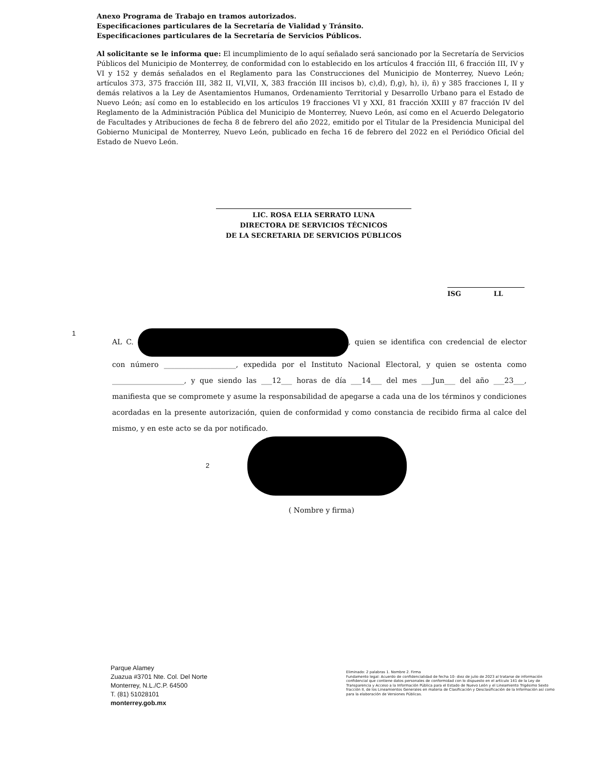Anexo Programa de Trabajo en tramos autorizados.
Especificaciones particulares de la Secretaría de Vialidad y Tránsito.
Especificaciones particulares de la Secretaría de Servicios Públicos.
Al solicitante se le informa que: El incumplimiento de lo aquí señalado será sancionado por la Secretaría de Servicios Públicos del Municipio de Monterrey, de conformidad con lo establecido en los artículos 4 fracción III, 6 fracción III, IV y VI y 152 y demás señalados en el Reglamento para las Construcciones del Municipio de Monterrey, Nuevo León; artículos 373, 375 fracción III, 382 II, VI,VII, X, 383 fracción III incisos b), c),d), f),g), h), i), ñ) y 385 fracciones I, II y demás relativos a la Ley de Asentamientos Humanos, Ordenamiento Territorial y Desarrollo Urbano para el Estado de Nuevo León; así como en lo establecido en los artículos 19 fracciones VI y XXI, 81 fracción XXIII y 87 fracción IV del Reglamento de la Administración Pública del Municipio de Monterrey, Nuevo León, así como en el Acuerdo Delegatorio de Facultades y Atribuciones de fecha 8 de febrero del año 2022, emitido por el Titular de la Presidencia Municipal del Gobierno Municipal de Monterrey, Nuevo León, publicado en fecha 16 de febrero del 2022 en el Periódico Oficial del Estado de Nuevo León.
LIC. ROSA ELIA SERRATO LUNA
DIRECTORA DE SERVICIOS TÉCNICOS
DE LA SECRETARIA DE SERVICIOS PÚBLICOS
ISG LL
1
AL C. , quien se identifica con credencial de elector con número ____________________, expedida por el Instituto Nacional Electoral, y quien se ostenta como ____________________, y que siendo las ___12___ horas de día ___14___ del mes ___Jun___ del año ___23___, manifiesta que se compromete y asume la responsabilidad de apegarse a cada una de los términos y condiciones acordadas en la presente autorización, quien de conformidad y como constancia de recibido firma al calce del mismo, y en este acto se da por notificado.
2
( Nombre y firma)
Parque Alamey
Zuazua #3701 Nte. Col. Del Norte
Monterrey, N.L./C.P. 64500
T. (81) 51028101
monterrey.gob.mx
Eliminado: 2 palabras 1. Nombre 2. Firma
Fundamento legal: Acuerdo de confidencialidad de fecha 10- diez de julio de 2023 al tratarse de información confidencial que contiene datos personales de conformidad con lo dispuesto en el artículo 141 de la Ley de Transparencia y Acceso a la Información Pública para el Estado de Nuevo León y el Lineamiento Trigésimo Sexto fracción II, de los Lineamientos Generales en materia de Clasificación y Desclasificación de la Información así como para la elaboración de Versiones Públicas.